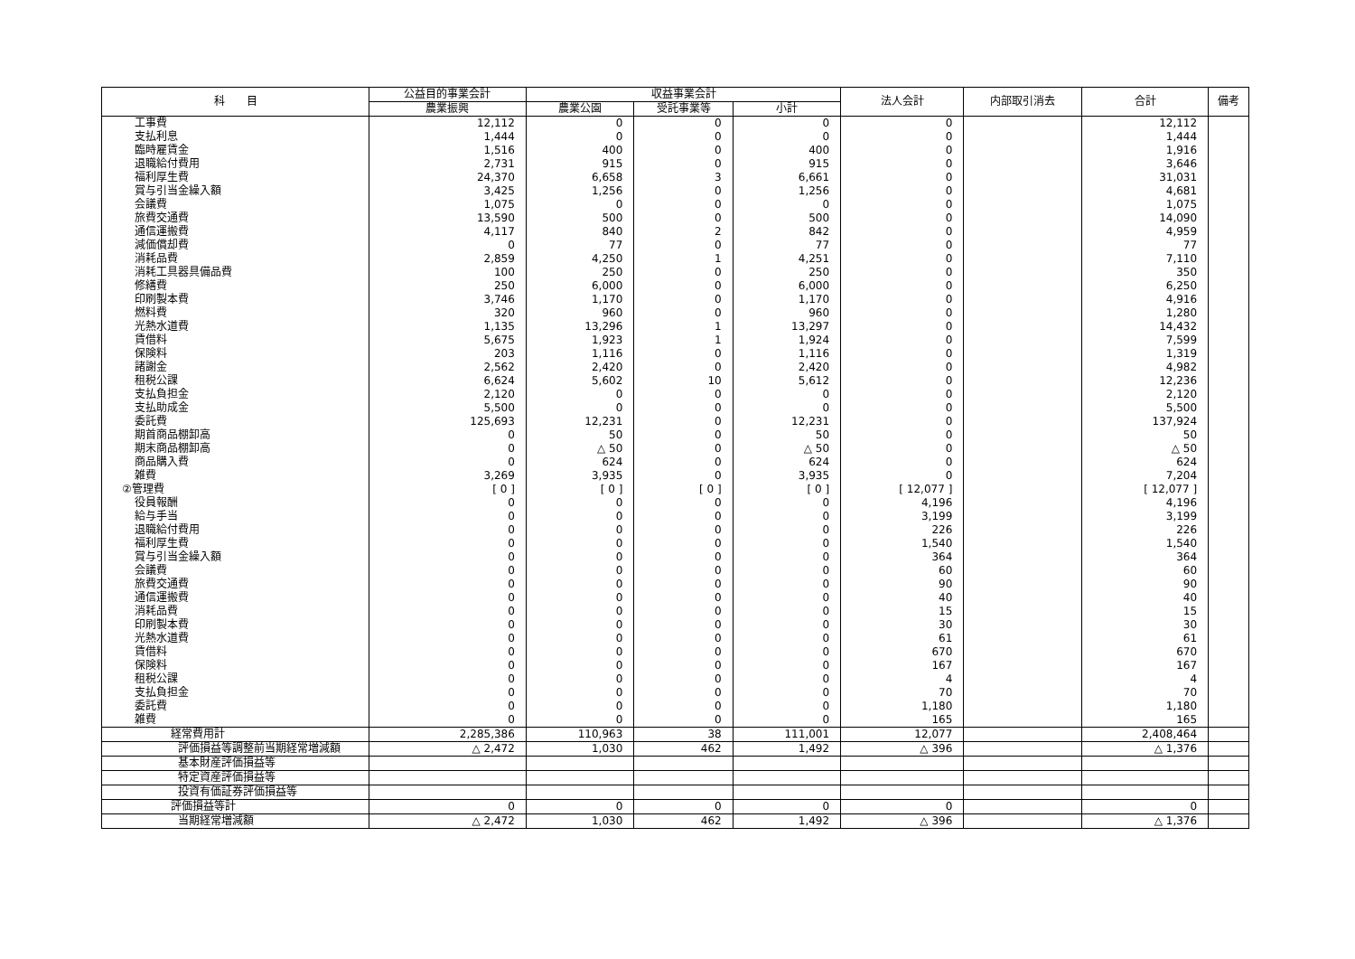| 科 目 | 公益目的事業会計 | 収益事業会計 | | | 法人会計 | 内部取引消去 | 合計 | 備考 |
| --- | --- | --- | --- | --- | --- | --- | --- | --- |
| | 農業振興 | 農業公園 | 受託事業等 | 小計 | | | | |
| 工事費 | 12,112 | 0 | 0 | 0 | 0 | | 12,112 | |
| 支払利息 | 1,444 | 0 | 0 | 0 | 0 | | 1,444 | |
| 臨時雇賃金 | 1,516 | 400 | 0 | 400 | 0 | | 1,916 | |
| 退職給付費用 | 2,731 | 915 | 0 | 915 | 0 | | 3,646 | |
| 福利厚生費 | 24,370 | 6,658 | 3 | 6,661 | 0 | | 31,031 | |
| 賞与引当金繰入額 | 3,425 | 1,256 | 0 | 1,256 | 0 | | 4,681 | |
| 会議費 | 1,075 | 0 | 0 | 0 | 0 | | 1,075 | |
| 旅費交通費 | 13,590 | 500 | 0 | 500 | 0 | | 14,090 | |
| 通信運搬費 | 4,117 | 840 | 2 | 842 | 0 | | 4,959 | |
| 減価償却費 | 0 | 77 | 0 | 77 | 0 | | 77 | |
| 消耗品費 | 2,859 | 4,250 | 1 | 4,251 | 0 | | 7,110 | |
| 消耗工具器具備品費 | 100 | 250 | 0 | 250 | 0 | | 350 | |
| 修繕費 | 250 | 6,000 | 0 | 6,000 | 0 | | 6,250 | |
| 印刷製本費 | 3,746 | 1,170 | 0 | 1,170 | 0 | | 4,916 | |
| 燃料費 | 320 | 960 | 0 | 960 | 0 | | 1,280 | |
| 光熱水道費 | 1,135 | 13,296 | 1 | 13,297 | 0 | | 14,432 | |
| 賃借料 | 5,675 | 1,923 | 1 | 1,924 | 0 | | 7,599 | |
| 保険料 | 203 | 1,116 | 0 | 1,116 | 0 | | 1,319 | |
| 諸謝金 | 2,562 | 2,420 | 0 | 2,420 | 0 | | 4,982 | |
| 租税公課 | 6,624 | 5,602 | 10 | 5,612 | 0 | | 12,236 | |
| 支払負担金 | 2,120 | 0 | 0 | 0 | 0 | | 2,120 | |
| 支払助成金 | 5,500 | 0 | 0 | 0 | 0 | | 5,500 | |
| 委託費 | 125,693 | 12,231 | 0 | 12,231 | 0 | | 137,924 | |
| 期首商品棚卸高 | 0 | 50 | 0 | 50 | 0 | | 50 | |
| 期末商品棚卸高 | 0 | △ 50 | 0 | △ 50 | 0 | | △ 50 | |
| 商品購入費 | 0 | 624 | 0 | 624 | 0 | | 624 | |
| 雑費 | 3,269 | 3,935 | 0 | 3,935 | 0 | | 7,204 | |
| ②管理費 | [ 0 ] | [ 0 ] | [ 0 ] | [ 0 ] | [ 12,077 ] | | [ 12,077 ] | |
| 役員報酬 | 0 | 0 | 0 | 0 | 4,196 | | 4,196 | |
| 給与手当 | 0 | 0 | 0 | 0 | 3,199 | | 3,199 | |
| 退職給付費用 | 0 | 0 | 0 | 0 | 226 | | 226 | |
| 福利厚生費 | 0 | 0 | 0 | 0 | 1,540 | | 1,540 | |
| 賞与引当金繰入額 | 0 | 0 | 0 | 0 | 364 | | 364 | |
| 会議費 | 0 | 0 | 0 | 0 | 60 | | 60 | |
| 旅費交通費 | 0 | 0 | 0 | 0 | 90 | | 90 | |
| 通信運搬費 | 0 | 0 | 0 | 0 | 40 | | 40 | |
| 消耗品費 | 0 | 0 | 0 | 0 | 15 | | 15 | |
| 印刷製本費 | 0 | 0 | 0 | 0 | 30 | | 30 | |
| 光熱水道費 | 0 | 0 | 0 | 0 | 61 | | 61 | |
| 賃借料 | 0 | 0 | 0 | 0 | 670 | | 670 | |
| 保険料 | 0 | 0 | 0 | 0 | 167 | | 167 | |
| 租税公課 | 0 | 0 | 0 | 0 | 4 | | 4 | |
| 支払負担金 | 0 | 0 | 0 | 0 | 70 | | 70 | |
| 委託費 | 0 | 0 | 0 | 0 | 1,180 | | 1,180 | |
| 雑費 | 0 | 0 | 0 | 0 | 165 | | 165 | |
| 経常費用計 | 2,285,386 | 110,963 | 38 | 111,001 | 12,077 | | 2,408,464 | |
| 評価損益等調整前当期経常増減額 | △ 2,472 | 1,030 | 462 | 1,492 | △ 396 | | △ 1,376 | |
| 基本財産評価損益等 | | | | | | | | |
| 特定資産評価損益等 | | | | | | | | |
| 投資有価証券評価損益等 | | | | | | | | |
| 評価損益等計 | 0 | 0 | 0 | 0 | 0 | | 0 | |
| 当期経常増減額 | △ 2,472 | 1,030 | 462 | 1,492 | △ 396 | | △ 1,376 | |